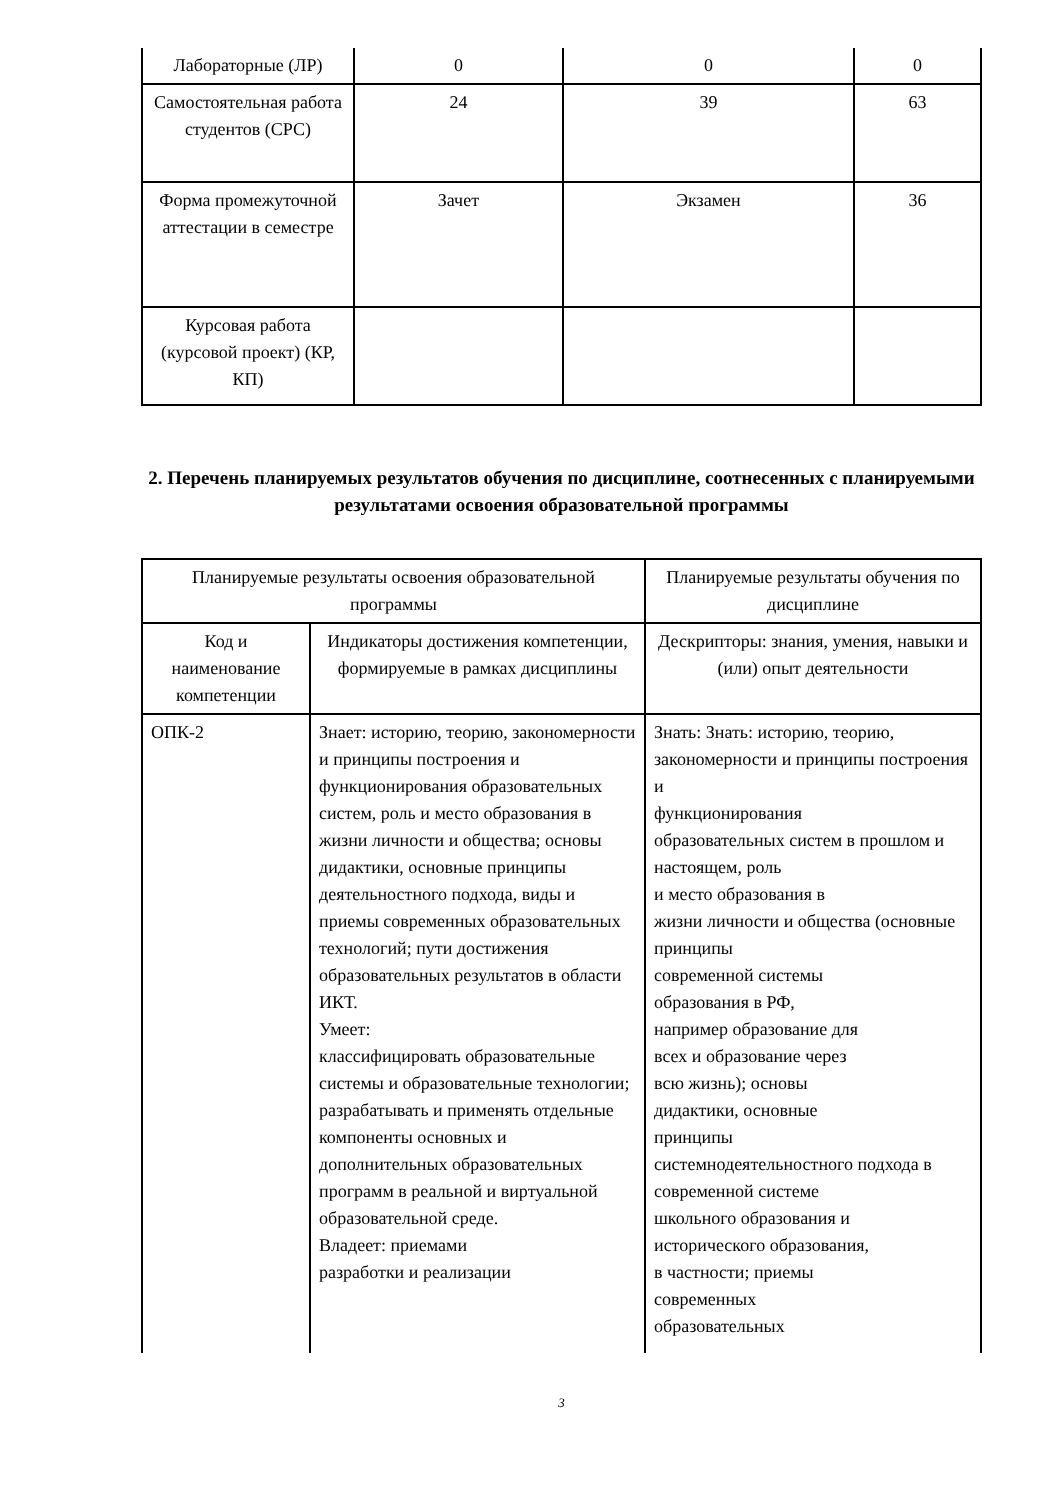| Лабораторные (ЛР) | 0 | 0 | 0 |
| Самостоятельная работа студентов (СРС) | 24 | 39 | 63 |
| Форма промежуточной аттестации в семестре | Зачет | Экзамен | 36 |
| Курсовая работа (курсовой проект) (КР, КП) | | | |
2. Перечень планируемых результатов обучения по дисциплине, соотнесенных с планируемыми результатами освоения образовательной программы
| Планируемые результаты освоения образовательной программы | | Планируемые результаты обучения по дисциплине |
| --- | --- | --- |
| Код и наименование компетенции | Индикаторы достижения компетенции, формируемые в рамках дисциплины | Дескрипторы: знания, умения, навыки и (или) опыт деятельности |
| ОПК-2 | Знает: историю, теорию, закономерности и принципы построения и функционирования образовательных систем, роль и место образования в жизни личности и общества; основы дидактики, основные принципы деятельностного подхода, виды и приемы современных образовательных технологий; пути достижения образовательных результатов в области ИКТ. Умеет: классифицировать образовательные системы и образовательные технологии; разрабатывать и применять отдельные компоненты основных и дополнительных образовательных программ в реальной и виртуальной образовательной среде. Владеет: приемами разработки и реализации | Знать: Знать: историю, теорию, закономерности и принципы построения и функционирования образовательных систем в прошлом и настоящем, роль и место образования в жизни личности и общества (основные принципы современной системы образования в РФ, например образование для всех и образование через всю жизнь); основы дидактики, основные принципы системнодеятельностного подхода в современной системе школьного образования и исторического образования, в частности; приемы современных образовательных |
3